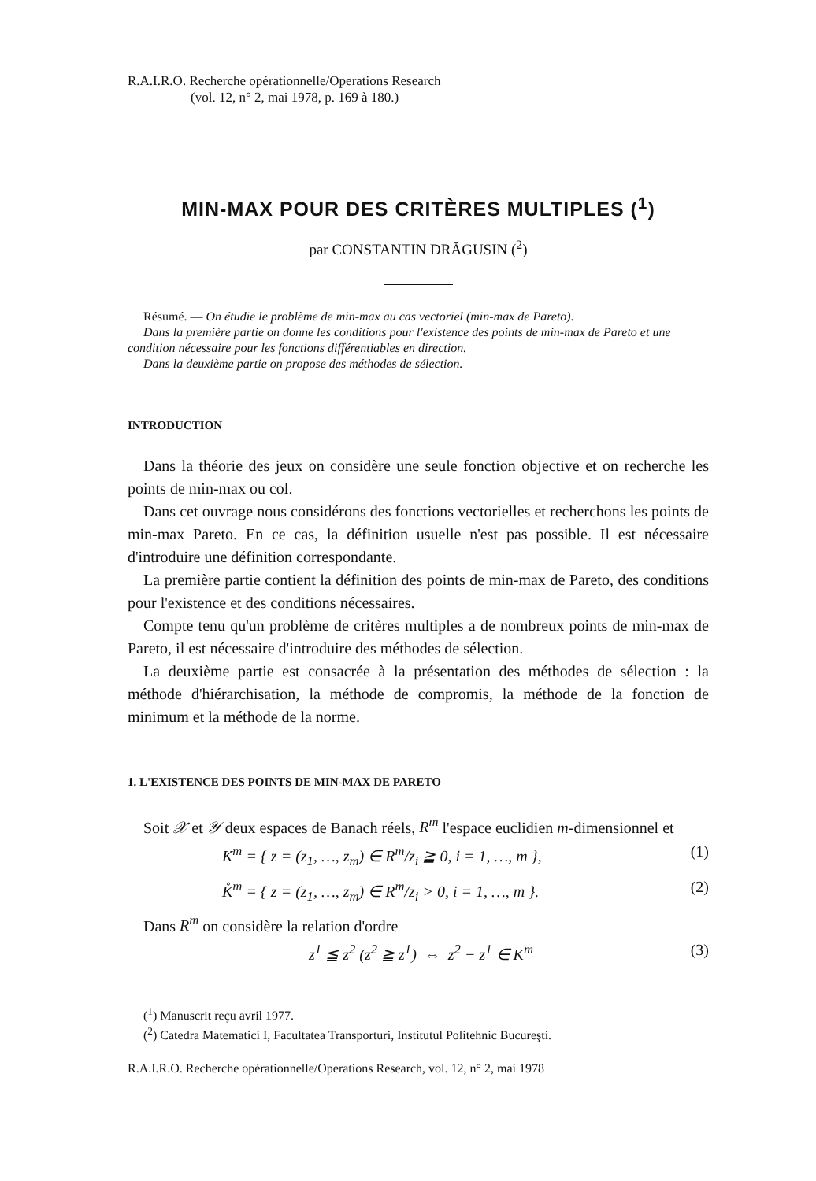R.A.I.R.O. Recherche opérationnelle/Operations Research
(vol. 12, n° 2, mai 1978, p. 169 à 180.)
MIN-MAX POUR DES CRITÈRES MULTIPLES (<sup>1</sup>)
par CONSTANTIN DRĂGUSIN (<sup>2</sup>)
Résumé. — On étudie le problème de min-max au cas vectoriel (min-max de Pareto).
Dans la première partie on donne les conditions pour l'existence des points de min-max de Pareto et une condition nécessaire pour les fonctions différentiables en direction.
Dans la deuxième partie on propose des méthodes de sélection.
INTRODUCTION
Dans la théorie des jeux on considère une seule fonction objective et on recherche les points de min-max ou col.
Dans cet ouvrage nous considérons des fonctions vectorielles et recherchons les points de min-max Pareto. En ce cas, la définition usuelle n'est pas possible. Il est nécessaire d'introduire une définition correspondante.
La première partie contient la définition des points de min-max de Pareto, des conditions pour l'existence et des conditions nécessaires.
Compte tenu qu'un problème de critères multiples a de nombreux points de min-max de Pareto, il est nécessaire d'introduire des méthodes de sélection.
La deuxième partie est consacrée à la présentation des méthodes de sélection : la méthode d'hiérarchisation, la méthode de compromis, la méthode de la fonction de minimum et la méthode de la norme.
1. L'EXISTENCE DES POINTS DE MIN-MAX DE PARETO
Soit 𝒳 et 𝒴 deux espaces de Banach réels, R<sup>m</sup> l'espace euclidien m-dimensionnel et
K<sup>m</sup> = { z = (z<sub>1</sub>, …, z<sub>m</sub>) ∈ R<sup>m</sup>/z<sub>i</sub> ≧ 0, i = 1, …, m }, (1)
K̊<sup>m</sup> = { z = (z<sub>1</sub>, …, z<sub>m</sub>) ∈ R<sup>m</sup>/z<sub>i</sub> > 0, i = 1, …, m }. (2)
Dans R<sup>m</sup> on considère la relation d'ordre
z<sup>1</sup> ≦ z<sup>2</sup> (z<sup>2</sup> ≧ z<sup>1</sup>) ⇔ z<sup>2</sup> − z<sup>1</sup> ∈ K<sup>m</sup> (3)
(<sup>1</sup>) Manuscrit reçu avril 1977.
(<sup>2</sup>) Catedra Matematici I, Facultatea Transporturi, Institutul Politehnic Bucureşti.
R.A.I.R.O. Recherche opérationnelle/Operations Research, vol. 12, n° 2, mai 1978